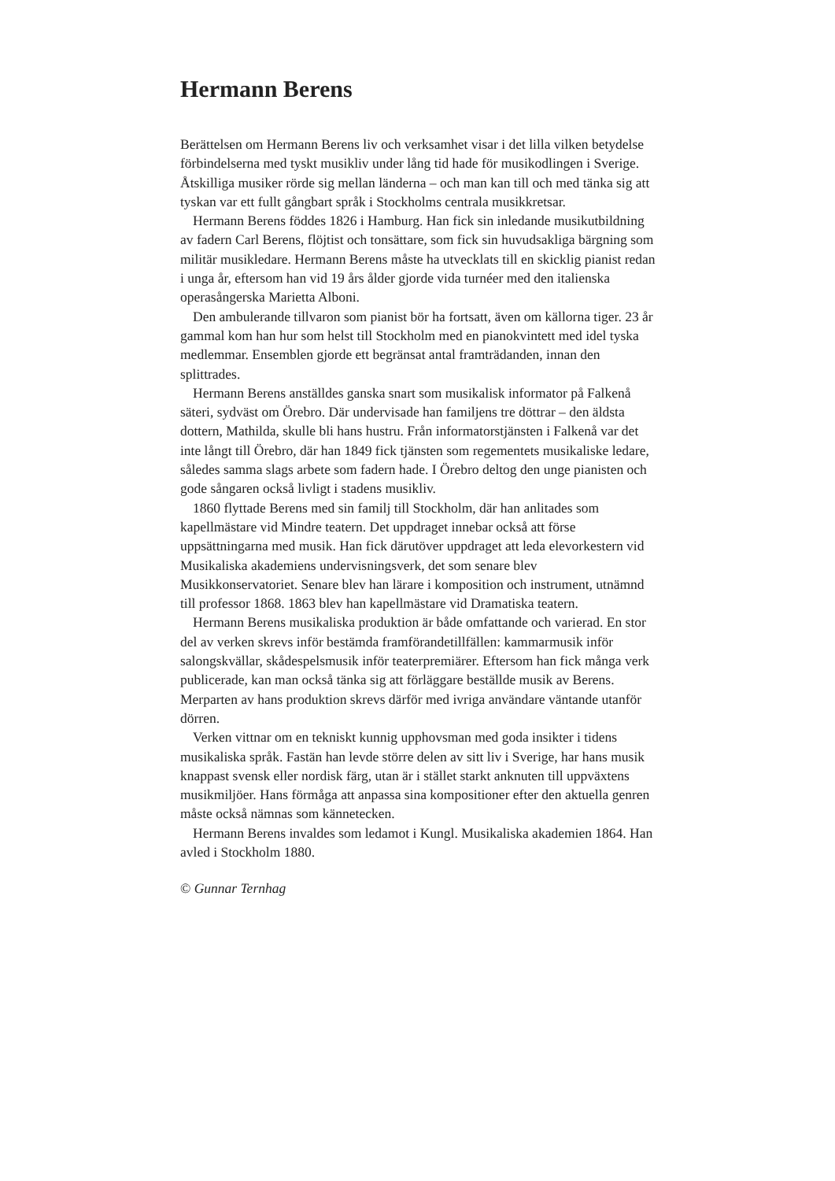Hermann Berens
Berättelsen om Hermann Berens liv och verksamhet visar i det lilla vilken betydelse förbindelserna med tyskt musikliv under lång tid hade för musikodlingen i Sverige. Åtskilliga musiker rörde sig mellan länderna – och man kan till och med tänka sig att tyskan var ett fullt gångbart språk i Stockholms centrala musikkretsar.
Hermann Berens föddes 1826 i Hamburg. Han fick sin inledande musikutbildning av fadern Carl Berens, flöjtist och tonsättare, som fick sin huvudsakliga bärgning som militär musikledare. Hermann Berens måste ha utvecklats till en skicklig pianist redan i unga år, eftersom han vid 19 års ålder gjorde vida turnéer med den italienska operasångerska Marietta Alboni.
Den ambulerande tillvaron som pianist bör ha fortsatt, även om källorna tiger. 23 år gammal kom han hur som helst till Stockholm med en pianokvintett med idel tyska medlemmar. Ensemblen gjorde ett begränsat antal framträdanden, innan den splittrades.
Hermann Berens anställdes ganska snart som musikalisk informator på Falkenå säteri, sydväst om Örebro. Där undervisade han familjens tre döttrar – den äldsta dottern, Mathilda, skulle bli hans hustru. Från informatorstjänsten i Falkenå var det inte långt till Örebro, där han 1849 fick tjänsten som regementets musikaliske ledare, således samma slags arbete som fadern hade. I Örebro deltog den unge pianisten och gode sångaren också livligt i stadens musikliv.
1860 flyttade Berens med sin familj till Stockholm, där han anlitades som kapellmästare vid Mindre teatern. Det uppdraget innebar också att förse uppsättningarna med musik. Han fick därutöver uppdraget att leda elevorkestern vid Musikaliska akademiens undervisningsverk, det som senare blev Musikkonservatoriet. Senare blev han lärare i komposition och instrument, utnämnd till professor 1868. 1863 blev han kapellmästare vid Dramatiska teatern.
Hermann Berens musikaliska produktion är både omfattande och varierad. En stor del av verken skrevs inför bestämda framförandetillfällen: kammarmusik inför salongskvällar, skådespelsmusik inför teaterpremiärer. Eftersom han fick många verk publicerade, kan man också tänka sig att förläggare beställde musik av Berens. Merparten av hans produktion skrevs därför med ivriga användare väntande utanför dörren.
Verken vittnar om en tekniskt kunnig upphovsman med goda insikter i tidens musikaliska språk. Fastän han levde större delen av sitt liv i Sverige, har hans musik knappast svensk eller nordisk färg, utan är i stället starkt anknuten till uppväxtens musikmiljöer. Hans förmåga att anpassa sina kompositioner efter den aktuella genren måste också nämnas som kännetecken.
Hermann Berens invaldes som ledamot i Kungl. Musikaliska akademien 1864. Han avled i Stockholm 1880.
© Gunnar Ternhag